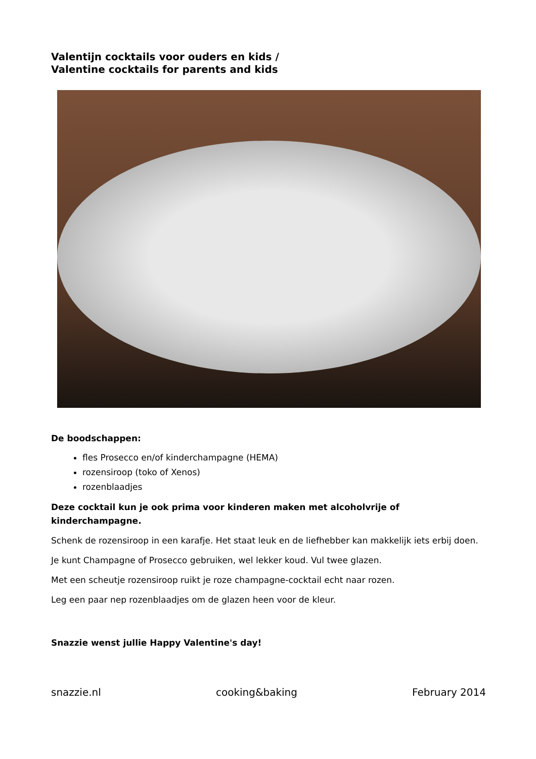Valentijn cocktails voor ouders en kids /
Valentine cocktails for parents and kids
De boodschappen:
fles Prosecco en/of kinderchampagne (HEMA)
rozensiroop (toko of Xenos)
rozenblaadjes
Deze cocktail kun je ook prima voor kinderen maken met alcoholvrije of kinderchampagne.
Schenk de rozensiroop in een karafje. Het staat leuk en de liefhebber kan makkelijk iets erbij doen.
Je kunt Champagne of Prosecco gebruiken, wel lekker koud. Vul twee glazen.
Met een scheutje rozensiroop ruikt je roze champagne-cocktail echt naar rozen.
Leg een paar nep rozenblaadjes om de glazen heen voor de kleur.
Snazzie wenst jullie Happy Valentine's day!
snazzie.nl cooking&baking February 2014